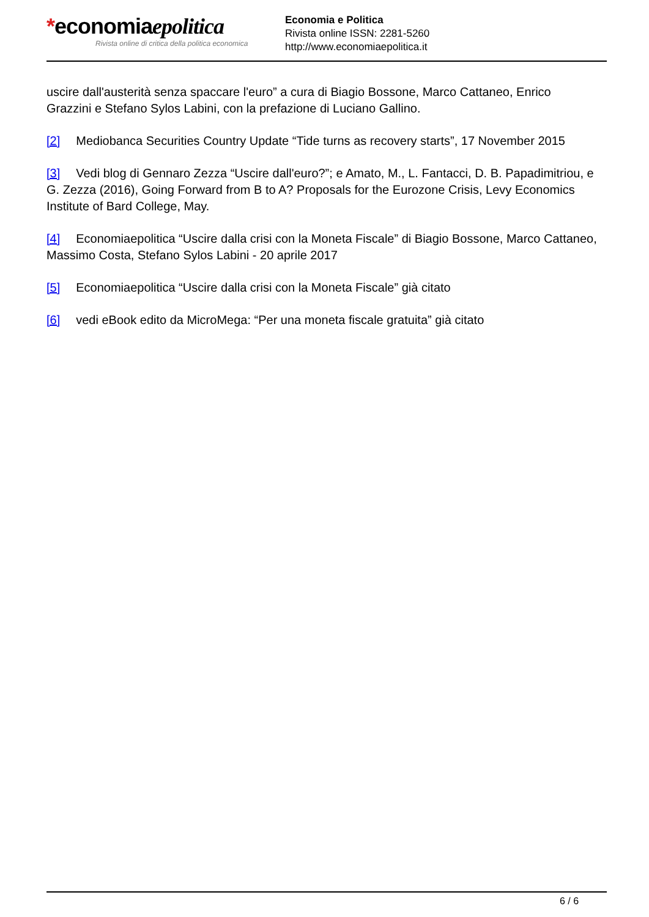*economiaepolitica
Rivista online di critica della politica economica
Economia e Politica
Rivista online ISSN: 2281-5260
http://www.economiaepolitica.it
uscire dall'austerità senza spaccare l'euro” a cura di Biagio Bossone, Marco Cattaneo, Enrico Grazzini e Stefano Sylos Labini, con la prefazione di Luciano Gallino.
[2] Mediobanca Securities Country Update “Tide turns as recovery starts”, 17 November 2015
[3] Vedi blog di Gennaro Zezza “Uscire dall'euro?”; e Amato, M., L. Fantacci, D. B. Papadimitriou, e G. Zezza (2016), Going Forward from B to A? Proposals for the Eurozone Crisis, Levy Economics Institute of Bard College, May.
[4] Economiaepolitica “Uscire dalla crisi con la Moneta Fiscale” di Biagio Bossone, Marco Cattaneo, Massimo Costa, Stefano Sylos Labini - 20 aprile 2017
[5] Economiaepolitica “Uscire dalla crisi con la Moneta Fiscale” già citato
[6] vedi eBook edito da MicroMega: “Per una moneta fiscale gratuita” già citato
6 / 6